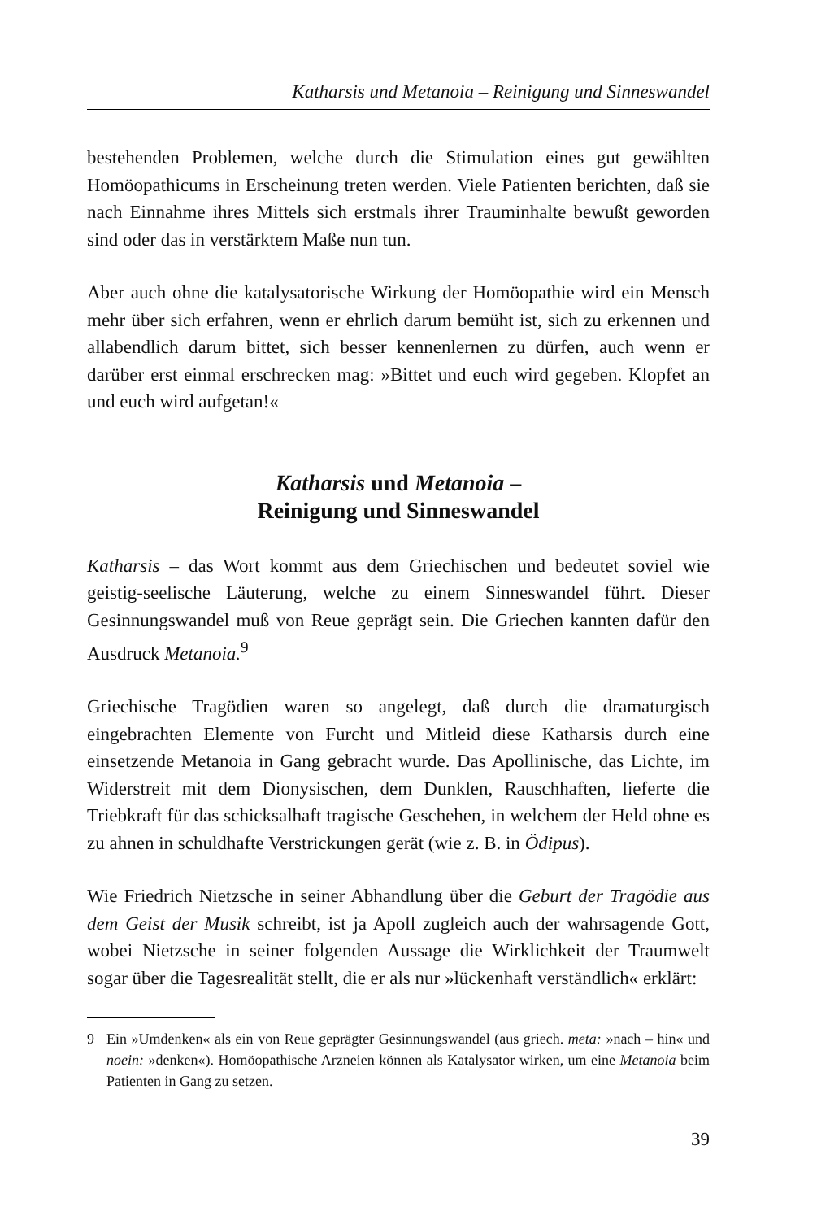Katharsis und Metanoia – Reinigung und Sinneswandel
bestehenden Problemen, welche durch die Stimulation eines gut gewählten Homöopathicums in Erscheinung treten werden. Viele Patienten berichten, daß sie nach Einnahme ihres Mittels sich erstmals ihrer Trauminhalte bewußt geworden sind oder das in verstärktem Maße nun tun.
Aber auch ohne die katalysatorische Wirkung der Homöopathie wird ein Mensch mehr über sich erfahren, wenn er ehrlich darum bemüht ist, sich zu erkennen und allabendlich darum bittet, sich besser kennenlernen zu dürfen, auch wenn er darüber erst einmal erschrecken mag: »Bittet und euch wird gegeben. Klopfet an und euch wird aufgetan!«
Katharsis und Metanoia –
Reinigung und Sinneswandel
Katharsis – das Wort kommt aus dem Griechischen und bedeutet soviel wie geistig-seelische Läuterung, welche zu einem Sinneswandel führt. Dieser Gesinnungswandel muß von Reue geprägt sein. Die Griechen kannten dafür den Ausdruck Metanoia.<sup>9</sup>
Griechische Tragödien waren so angelegt, daß durch die dramaturgisch eingebrachten Elemente von Furcht und Mitleid diese Katharsis durch eine einsetzende Metanoia in Gang gebracht wurde. Das Apollinische, das Lichte, im Widerstreit mit dem Dionysischen, dem Dunklen, Rauschhaften, lieferte die Triebkraft für das schicksalhaft tragische Geschehen, in welchem der Held ohne es zu ahnen in schuldhafte Verstrickungen gerät (wie z. B. in Ödipus).
Wie Friedrich Nietzsche in seiner Abhandlung über die Geburt der Tragödie aus dem Geist der Musik schreibt, ist ja Apoll zugleich auch der wahrsagende Gott, wobei Nietzsche in seiner folgenden Aussage die Wirklichkeit der Traumwelt sogar über die Tagesrealität stellt, die er als nur »lückenhaft verständlich« erklärt:
9 Ein »Umdenken« als ein von Reue geprägter Gesinnungswandel (aus griech. meta: »nach – hin« und noein: »denken«). Homöopathische Arzneien können als Katalysator wirken, um eine Metanoia beim Patienten in Gang zu setzen.
39